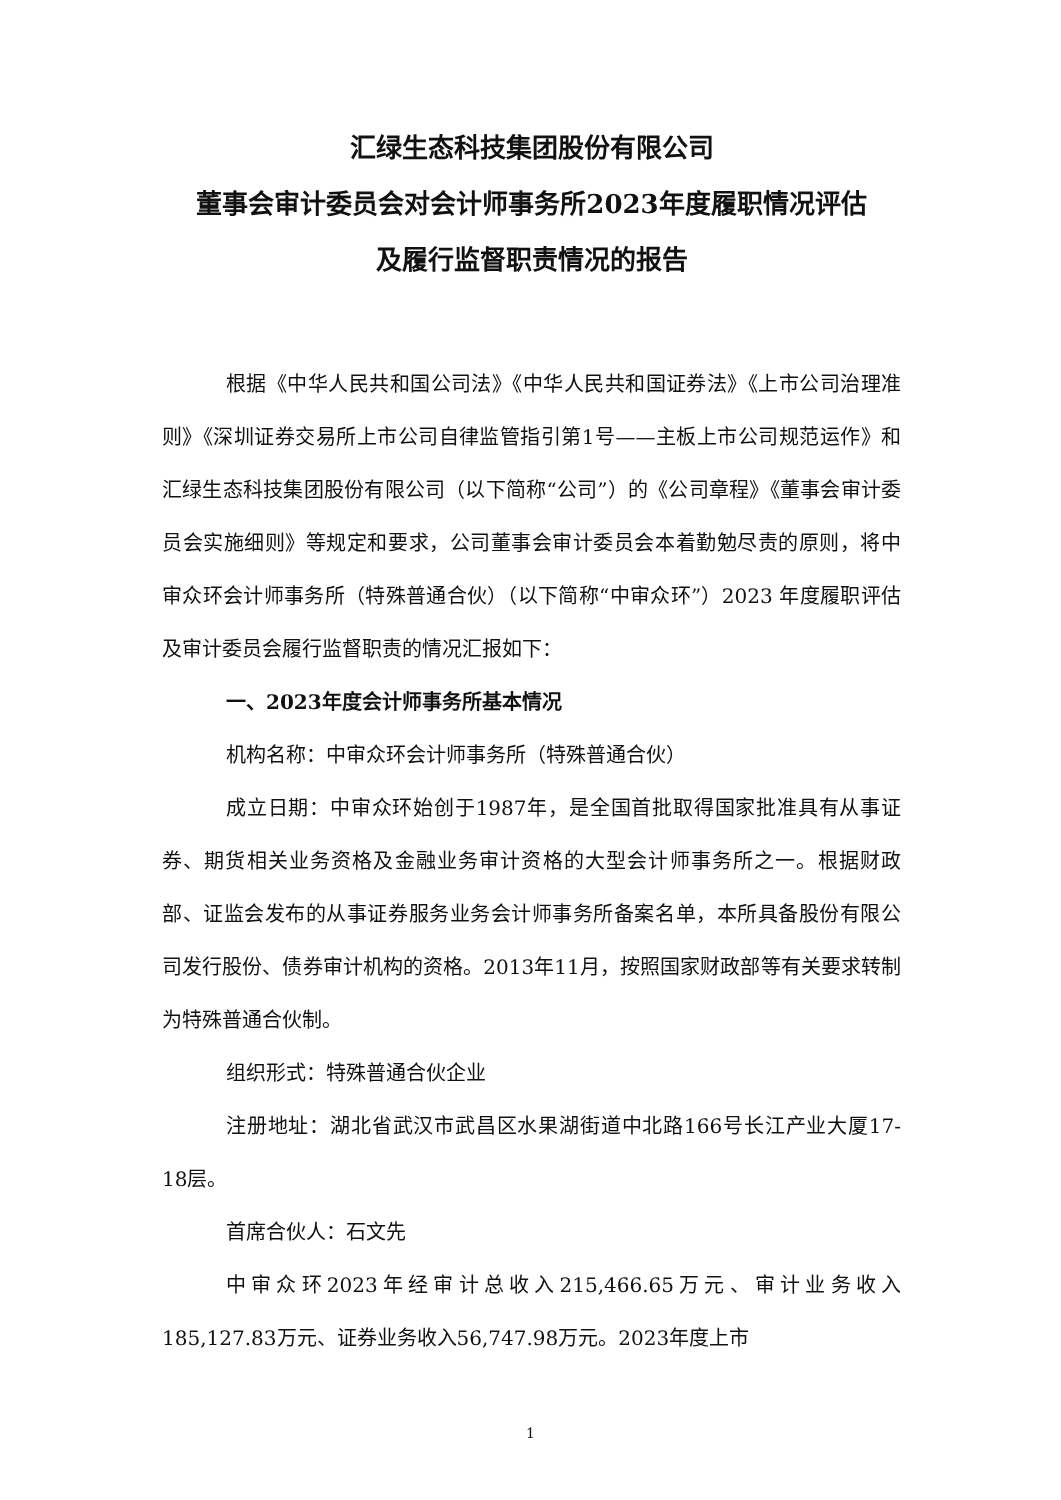汇绿生态科技集团股份有限公司
董事会审计委员会对会计师事务所2023年度履职情况评估
及履行监督职责情况的报告
根据《中华人民共和国公司法》《中华人民共和国证券法》《上市公司治理准则》《深圳证券交易所上市公司自律监管指引第1号——主板上市公司规范运作》和汇绿生态科技集团股份有限公司（以下简称“公司”）的《公司章程》《董事会审计委员会实施细则》等规定和要求，公司董事会审计委员会本着勤勉尽责的原则，将中审众环会计师事务所（特殊普通合伙）（以下简称“中审众环”）2023 年度履职评估及审计委员会履行监督职责的情况汇报如下：
一、2023年度会计师事务所基本情况
机构名称：中审众环会计师事务所（特殊普通合伙）
成立日期：中审众环始创于1987年，是全国首批取得国家批准具有从事证券、期货相关业务资格及金融业务审计资格的大型会计师事务所之一。根据财政部、证监会发布的从事证券服务业务会计师事务所备案名单，本所具备股份有限公司发行股份、债券审计机构的资格。2013年11月，按照国家财政部等有关要求转制为特殊普通合伙制。
组织形式：特殊普通合伙企业
注册地址：湖北省武汉市武昌区水果湖街道中北路166号长江产业大厦17-18层。
首席合伙人：石文先
中审众环2023年经审计总收入215,466.65万元、审计业务收入185,127.83万元、证券业务收入56,747.98万元。2023年度上市
1